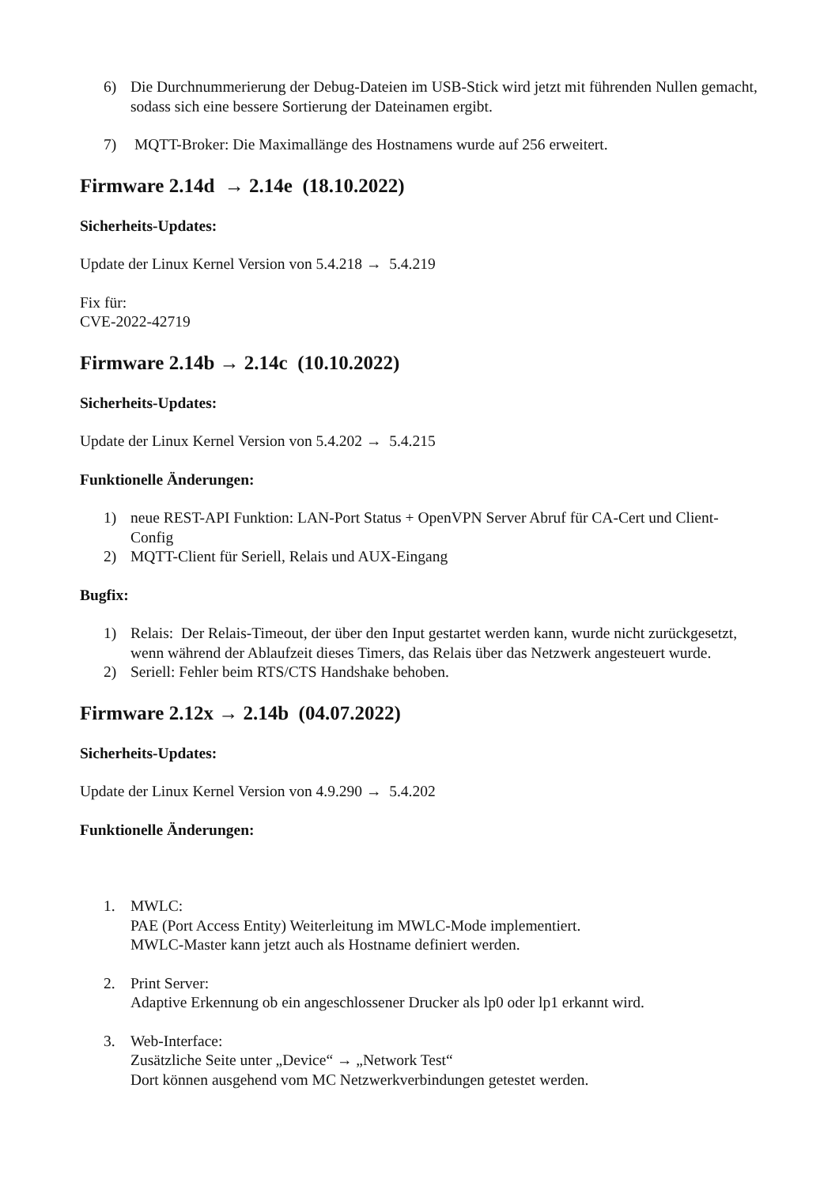6) Die Durchnummerierung der Debug-Dateien im USB-Stick wird jetzt mit führenden Nullen gemacht, sodass sich eine bessere Sortierung der Dateinamen ergibt.
7) MQTT-Broker: Die Maximallänge des Hostnamens wurde auf 256 erweitert.
Firmware 2.14d → 2.14e (18.10.2022)
Sicherheits-Updates:
Update der Linux Kernel Version von 5.4.218 → 5.4.219
Fix für:
CVE-2022-42719
Firmware 2.14b → 2.14c (10.10.2022)
Sicherheits-Updates:
Update der Linux Kernel Version von 5.4.202 → 5.4.215
Funktionelle Änderungen:
1) neue REST-API Funktion: LAN-Port Status + OpenVPN Server Abruf für CA-Cert und Client-Config
2) MQTT-Client für Seriell, Relais und AUX-Eingang
Bugfix:
1) Relais: Der Relais-Timeout, der über den Input gestartet werden kann, wurde nicht zurückgesetzt, wenn während der Ablaufzeit dieses Timers, das Relais über das Netzwerk angesteuert wurde.
2) Seriell: Fehler beim RTS/CTS Handshake behoben.
Firmware 2.12x → 2.14b (04.07.2022)
Sicherheits-Updates:
Update der Linux Kernel Version von 4.9.290 → 5.4.202
Funktionelle Änderungen:
1. MWLC:
PAE (Port Access Entity) Weiterleitung im MWLC-Mode implementiert.
MWLC-Master kann jetzt auch als Hostname definiert werden.
2. Print Server:
Adaptive Erkennung ob ein angeschlossener Drucker als lp0 oder lp1 erkannt wird.
3. Web-Interface:
Zusätzliche Seite unter „Device“ → „Network Test“
Dort können ausgehend vom MC Netzwerkverbindungen getestet werden.